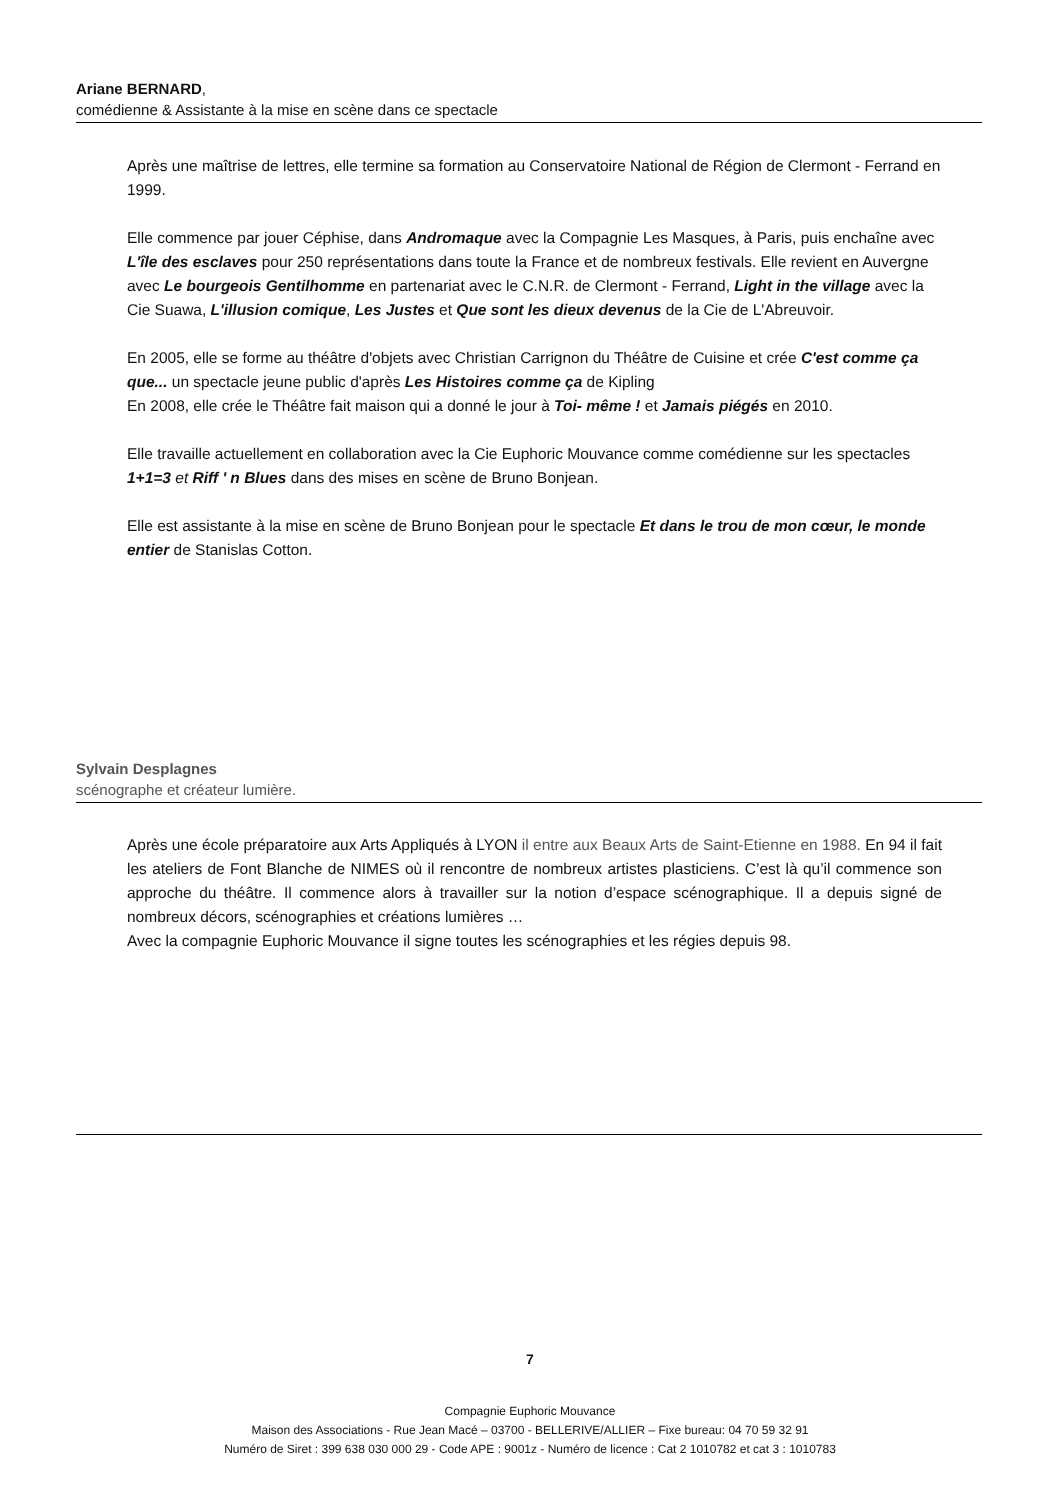Ariane BERNARD,
comédienne & Assistante à la mise en scène dans ce spectacle
Après une maîtrise de lettres, elle termine sa formation au Conservatoire National de Région de Clermont - Ferrand en 1999.
Elle commence par jouer Céphise, dans Andromaque avec la Compagnie Les Masques, à Paris, puis enchaîne avec L'île des esclaves pour 250 représentations dans toute la France et de nombreux festivals. Elle revient en Auvergne avec Le bourgeois Gentilhomme en partenariat avec le C.N.R. de Clermont - Ferrand, Light in the village avec la Cie Suawa, L'illusion comique, Les Justes et Que sont les dieux devenus de la Cie de L'Abreuvoir.
En 2005, elle se forme au théâtre d'objets avec Christian Carrignon du Théâtre de Cuisine et crée C'est comme ça que... un spectacle jeune public d'après Les Histoires comme ça de Kipling
En 2008, elle crée le Théâtre fait maison qui a donné le jour à Toi- même ! et Jamais piégés en 2010.
Elle travaille actuellement en collaboration avec la Cie Euphoric Mouvance comme comédienne sur les spectacles 1+1=3 et Riff ' n Blues dans des mises en scène de Bruno Bonjean.
Elle est assistante à la mise en scène de Bruno Bonjean pour le spectacle Et dans le trou de mon cœur, le monde entier de Stanislas Cotton.
Sylvain Desplagnes
scénographe et créateur lumière.
Après une école préparatoire aux Arts Appliqués à LYON il entre aux Beaux Arts de Saint-Etienne en 1988. En 94 il fait les ateliers de Font Blanche de NIMES où il rencontre de nombreux artistes plasticiens. C’est là qu’il commence son approche du théâtre. Il commence alors à travailler sur la notion d’espace scénographique. Il a depuis signé de nombreux décors, scénographies et créations lumières …
Avec la compagnie Euphoric Mouvance il signe toutes les scénographies et les régies depuis 98.
7
Compagnie Euphoric Mouvance
Maison des Associations - Rue Jean Macé – 03700 - BELLERIVE/ALLIER – Fixe bureau: 04 70 59 32 91
Numéro de Siret : 399 638 030 000 29 - Code APE : 9001z - Numéro de licence : Cat 2 1010782 et cat 3 : 1010783